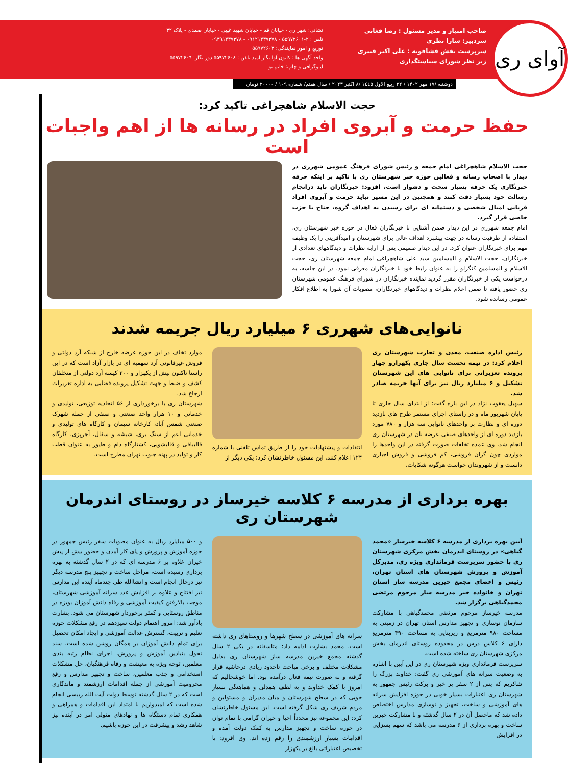آوای ری
صاحب امتیاز و مدیر مسئول : رضا فغانی
سردبیر: سارا نظری
سرپرست بخش فشافویه : علی اکبر قنبری
زیر نظر شورای سیاستگذاری
نشانی: شهر ری - خیابان قم - خیابان شهید غیبی - خیابان صمدی - پلاک ۳۲
تلفن : ۲-۵۵۹۷۲۶۰۱ - ۰۹۱۲۱۴۳۷۳۷۸ - ۰۹۳۹۱۴۳۷۳۷۸
توزیع و امور نمایندگی: ۵۵۹۷۲۶۰۳
واحد آگهی ها : کانون آوا نگار امید تلفن : ۵۵۹۷۲۶۰٤ دور نگار: ۵۵۹۷۲۶۰٦
لیتوگرافی و چاپ: خاتم نو
دوشنبه /۱۷ مهر ۱۴۰۲ / ۲۲ ربیع الاول ۱٤٤٥ /۸ اکتبر ۲۰۲۳ / سال هفتم/ شماره ۱۰۹ / ۲۰۰۰۰ تومان
حجت الاسلام شاهچراغی تاکید کرد:
حفظ حرمت و آبروی افراد در رسانه ها از اهم واجبات است
حجت الاسلام شاهچراغی امام جمعه و رئیس شورای فرهنگ عمومی شهرری در دیدار با اصحاب رسانه و فعالین حوزه خبر شهرستان ری با تاکید بر اینکه حرفه خبرنگاری یک حرفه بسیار سخت و دشوار است، افزود: خبرنگاران باید درانجام رسالت خود بسیار دقت کنند و همچنین در این مسیر نباید حرمت و آبروی افراد قربانی امیال شخصی و دستمایه ای برای رسیدن به اهداف گروه، جناح یا حزب خاصی قرار گیرد.
امام جمعه شهرری در این دیدار ضمن آشنایی با خبرنگاران فعال در حوزه خبر شهرستان ری، استفاده از ظرفیت رسانه در جهت پیشبرد اهداف عالی برای شهرستان و امیدآفرینی را یک وظیفه مهم برای خبرنگاران عنوان کرد. در این دیدار صمیمی پس از ارایه نظرات و دیدگاههای تعدادی از خبرنگاران، حجت الاسلام و المسلمین سید علی شاهچراغی امام جمعه شهرستان ری، حجت الاسلام و المسلمین کنگرلو را به عنوان رابط خود با خبرنگاران معرفی نمود. در این جلسه، به درخواست یکی از خبرنگاران مقرر گردید نماینده خبرنگاران در شورای فرهنگ عمومی شهرستان ری حضور یافته تا ضمن اعلام نظرات و دیدگاههای خبرنگاران، مصوبات آن شورا به اطلاع افکار عمومی رسانده شود.
نانوایی‌های شهرری ۶ میلیارد ریال جریمه شدند
رئیس اداره صنعت، معدن و تجارت شهرستان ری اعلام کرد: در نیمه نخست سال جاری یکهزارو چهار پرونده تعزیراتی برای نانوایی های این شهرستان تشکیل و ۶ میلیارد ریال نیز برای آنها جریمه صادر شد.
سهیل یعقوب نژاد در این باره گفت: از ابتدای سال جاری تا پایان شهریور ماه و در راستای اجرای مستمر طرح های بازدید دوره ای و نظارت بر واحدهای نانوایی سه هزار و ۷۸۰ مورد بازدید دوره ای از واحدهای صنفی عرضه نان در شهرستان ری انجام شد. وی عمده تخلفات صورت گرفته در این واحدها را مواردی چون گران فروشی، کم فروشی و فروش اجباری دانست و از شهروندان خواست هرگونه شکایات،
انتقادات و پیشنهادات خود را از طریق تماس تلفنی با شماره ۱۲۴ اعلام کنند. این مسئول خاطرنشان کرد: یکی دیگر از
موارد تخلف در این حوزه عرضه خارج از شبکه آرد دولتی و فروش غیرقانونی آرد سهمیه ای در بازار آزاد است که در این راستا تاکنون بیش از یکهزار و ۳۰۰ کیسه آرد دولتی از متخلفان کشف و ضبط و جهت تشکیل پرونده قضایی به اداره تعزیرات ارجاع شد.
شهرستان ری با برخورداری از ۵۶ اتحادیه توزیعی، تولیدی و خدماتی و ۱۰ هزار واحد صنعتی و صنفی از جمله شهرک صنعتی شمس آباد، کارخانه سیمان و کارگاه های تولیدی و خدماتی اعم از سنگ بری، شیشه و سفال، آجرپزی، کارگاه قالیبافی و قالیشویی، کشتارگاه دام و طیور به عنوان قطب کار و تولید در پهنه جنوب تهران مطرح است.
بهره برداری از مدرسه ۶ کلاسه خیرساز در روستای اندرمان شهرستان ری
آیین بهره برداری از مدرسه ۶ کلاسه خیرساز «محمد گیاهی» در روستای اندرمان بخش مرکزی شهرستان ری با حضور سرپرست فرمانداری ویژه ری، مدیرکل آموزش و پرورش شهرستان های استان تهران، رئیس و اعضای مجمع خیرین مدرسه ساز استان تهران و خانواده خیر مدرسه ساز مرحوم مرتضی محمدگیاهی برگزار شد.
مدرسه خیرساز مرحوم مرتضی محمدگیاهی با مشارکت سازمان نوسازی و تجهیز مدارس استان تهران در زمینی به مساحت ۹۸۰ مترمربع و زیربنایی به مساحت ۴۹۰ مترمربع دارای ۶ کلاس درس در محدوده روستای اندرمان بخش مرکزی شهرستان ری ساخته شده است.
سرپرست فرمانداری ویژه شهرستان ری در این آیین با اشاره به وضعیت سرانه های آموزشی ری گفت: خداوند بزرگ را شاکریم که پس از ۲ سفر پر خیر و برکت رئیس جمهور به شهرستان ری اعتبارات بسیار خوبی در حوزه افزایش سرانه های آموزشی و ساخت، تجهیز و نوسازی مدارس اختصاص داده شد که ماحصل آن در ۲ سال گذشته و با مشارکت خیرین ساخت و بهره برداری از ۶ مدرسه می باشد که سهم بسزایی در افزایش
سرانه های آموزشی در سطح شهرها و روستاهای ری داشته است. محمد بشارت ادامه داد: متاسفانه در یکی ۲ سال گذشته مجمع خیرین مدرسه ساز شهرستان ری بدلیل مشکلات مختلف و برخی مباحث تاحدود زیادی درحاشیه قرار گرفته و به صورت نیمه فعال درآمده بود. اما خوشحالیم که امروز با کمک خداوند و به لطف همدلی و هماهنگی بسیار خوبی که در سطح شهرستان و میان مدیران و مسئولین و مردم شریف ری شکل گرفته است. این مسئول خاطرنشان کرد: این مجموعه نیز مجدداً احیا و خیران گرامی با تمام توان در حوزه ساخت و تجهیز مدارس به کمک دولت آمده و اقدامات بسیار ارزشمندی را رقم زده اند. وی افزود: با تخصیص اعتباراتی بالغ بر یکهزار
و ۵۰۰ میلیارد ریال به عنوان مصوبات سفر رئیس جمهور در حوزه آموزش و پرورش و پای کار آمدن و حضور بیش از پیش خیران علاوه بر ۶ مدرسه ای که در ۲ سال گذشته به بهره برداری رسیده است، مراحل ساخت و تجهیز پنج مدرسه دیگر نیز درحال انجام است و انشاالله طی چندماه آینده این مدارس نیز افتتاح و علاوه بر افزایش عدد سرانه آموزشی شهرستان، موجب بالارفتن کیفیت آموزشی و رفاه دانش آموزان بویژه در مناطق روستایی و کمتر برخوردار شهرستان می شود. بشارت یادآور شد: امروز اهتمام دولت سیزدهم در رفع مشکلات حوزه تعلیم و تربیت، گسترش عدالت آموزشی و ایجاد امکان تحصیل برای تمام دانش آموزان بر همگان روشن شده است، سند تحول بنیادین آموزش و پرورش، اجرای نظام رتبه بندی معلمین، توجه ویژه به معیشت و رفاه فرهنگیان، حل مشکلات استخدامی و جذب معلمین، ساخت و تجهیز مدارس و رفع محرومیت آموزشی از جمله اقدامات ارزشمند و ماندگاری است که در ۲ سال گذشته توسط دولت آیت الله رییسی انجام شده است که امیدواریم با امتداد این اقدامات و همراهی و همکاری تمام دستگاه ها و نهادهای متولی امر در آینده نیز شاهد رشد و پیشرفت در این حوزه باشیم.